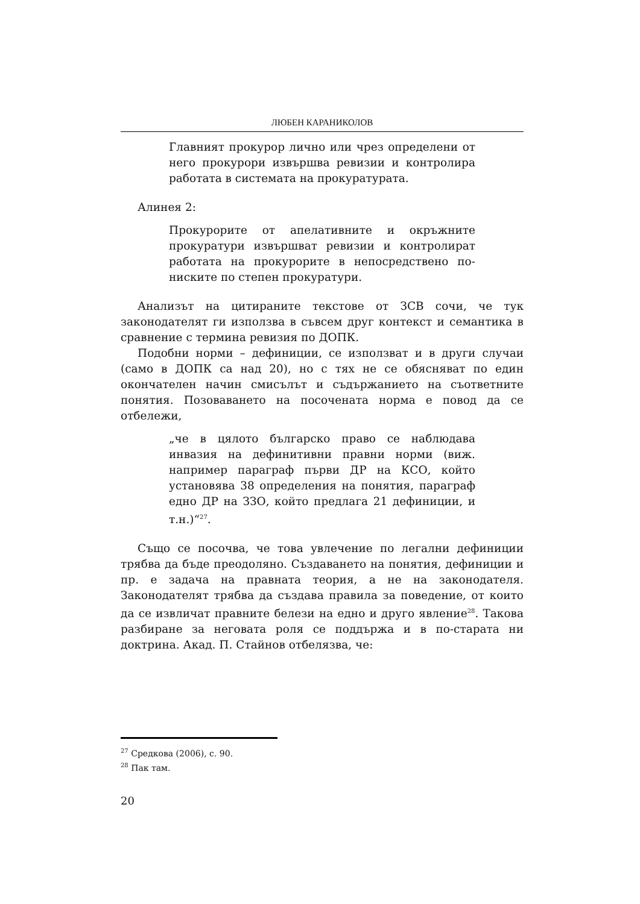ЛЮБЕН КАРАНИКОЛОВ
Главният прокурор лично или чрез определени от него прокурори извършва ревизии и контролира работата в системата на прокуратурата.
Алинея 2:
Прокурорите от апелативните и окръжните прокуратури извършват ревизии и контролират работата на прокурорите в непосредствено по-ниските по степен прокуратури.
Анализът на цитираните текстове от ЗСВ сочи, че тук законодателят ги използва в съвсем друг контекст и семантика в сравнение с термина ревизия по ДОПК.
Подобни норми – дефиниции, се използват и в други случаи (само в ДОПК са над 20), но с тях не се обясняват по един окончателен начин смисълът и съдържанието на съответните понятия. Позоваването на посочената норма е повод да се отбележи,
„че в цялото българско право се наблюдава инвазия на дефинитивни правни норми (виж. например параграф първи ДР на КСО, който установява 38 определения на понятия, параграф едно ДР на ЗЗО, който предлага 21 дефиниции, и т.н.)“<sup>27</sup>.
Също се посочва, че това увлечение по легални дефиниции трябва да бъде преодоляно. Създаването на понятия, дефиниции и пр. е задача на правната теория, а не на законодателя. Законодателят трябва да създава правила за поведение, от които да се извличат правните белези на едно и друго явление<sup>28</sup>. Такова разбиране за неговата роля се поддържа и в по-старата ни доктрина. Акад. П. Стайнов отбелязва, че:
<sup>27</sup> Средкова (2006), с. 90.
<sup>28</sup> Пак там.
20